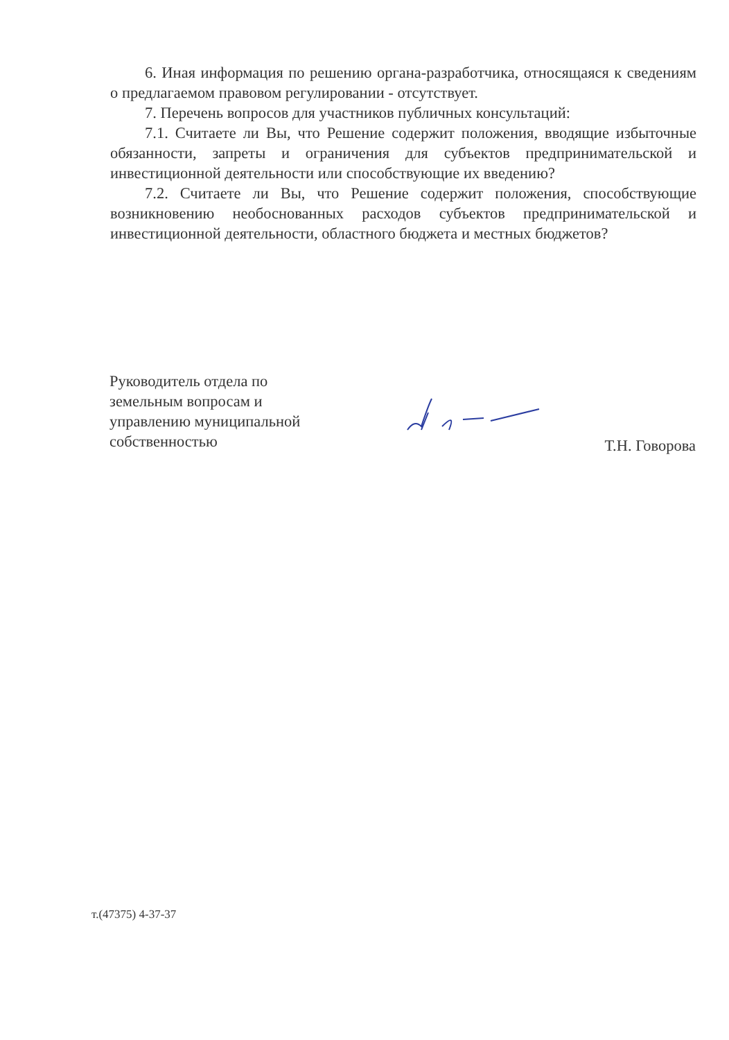6. Иная информация по решению органа-разработчика, относящаяся к сведениям о предлагаемом правовом регулировании - отсутствует.
7. Перечень вопросов для участников публичных консультаций:
7.1. Считаете ли Вы, что Решение содержит положения, вводящие избыточные обязанности, запреты и ограничения для субъектов предпринимательской и инвестиционной деятельности или способствующие их введению?
7.2. Считаете ли Вы, что Решение содержит положения, способствующие возникновению необоснованных расходов субъектов предпринимательской и инвестиционной деятельности, областного бюджета и местных бюджетов?
Руководитель отдела по земельным вопросам и управлению муниципальной собственностью
Т.Н. Говорова
т.(47375) 4-37-37